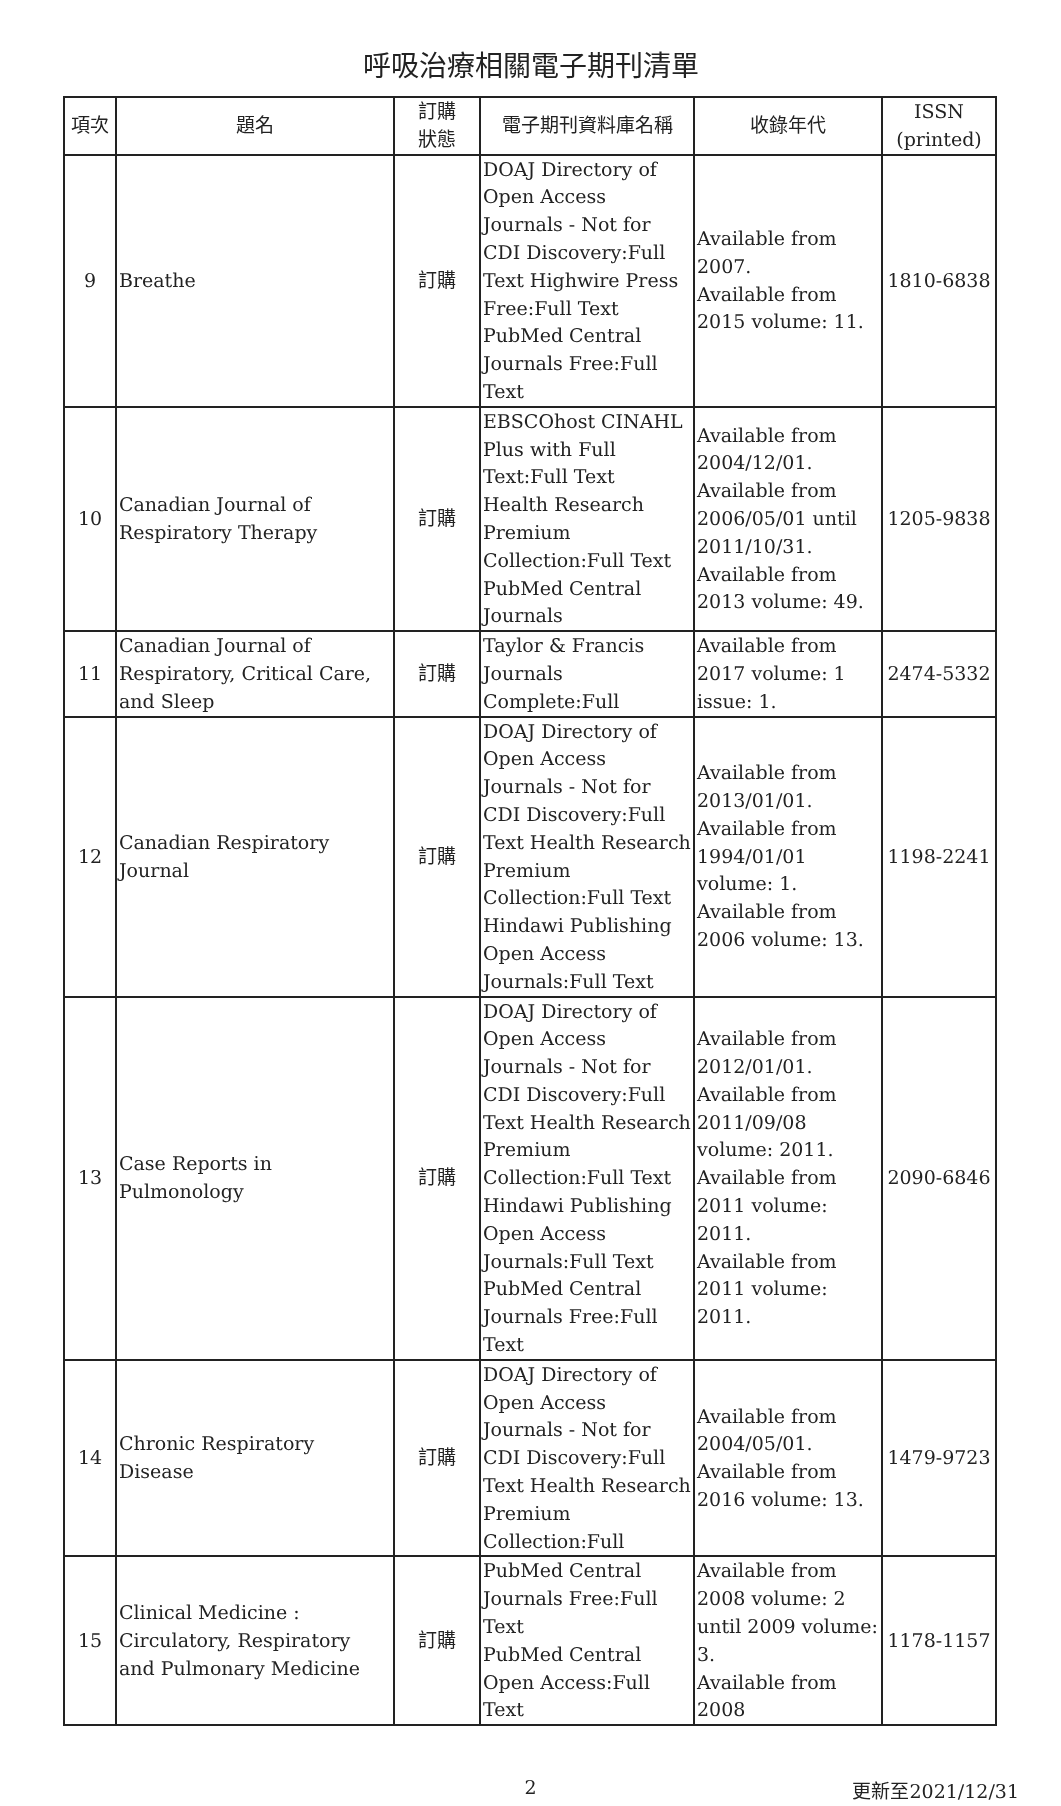呼吸治療相關電子期刊清單
| 項次 | 題名 | 訂購 狀態 | 電子期刊資料庫名稱 | 收錄年代 | ISSN (printed) |
| --- | --- | --- | --- | --- | --- |
| 9 | Breathe | 訂購 | DOAJ Directory of Open Access Journals - Not for CDI Discovery:Full Text Highwire Press Free:Full Text PubMed Central Journals Free:Full Text | Available from 2007. Available from 2015 volume: 11. | 1810-6838 |
| 10 | Canadian Journal of Respiratory Therapy | 訂購 | EBSCOhost CINAHL Plus with Full Text:Full Text Health Research Premium Collection:Full Text PubMed Central Journals | Available from 2004/12/01. Available from 2006/05/01 until 2011/10/31. Available from 2013 volume: 49. | 1205-9838 |
| 11 | Canadian Journal of Respiratory, Critical Care, and Sleep | 訂購 | Taylor & Francis Journals Complete:Full | Available from 2017 volume: 1 issue: 1. | 2474-5332 |
| 12 | Canadian Respiratory Journal | 訂購 | DOAJ Directory of Open Access Journals - Not for CDI Discovery:Full Text Health Research Premium Collection:Full Text Hindawi Publishing Open Access Journals:Full Text | Available from 2013/01/01. Available from 1994/01/01 volume: 1. Available from 2006 volume: 13. | 1198-2241 |
| 13 | Case Reports in Pulmonology | 訂購 | DOAJ Directory of Open Access Journals - Not for CDI Discovery:Full Text Health Research Premium Collection:Full Text Hindawi Publishing Open Access Journals:Full Text PubMed Central Journals Free:Full Text | Available from 2012/01/01. Available from 2011/09/08 volume: 2011. Available from 2011 volume: 2011. Available from 2011 volume: 2011. | 2090-6846 |
| 14 | Chronic Respiratory Disease | 訂購 | DOAJ Directory of Open Access Journals - Not for CDI Discovery:Full Text Health Research Premium Collection:Full | Available from 2004/05/01. Available from 2016 volume: 13. | 1479-9723 |
| 15 | Clinical Medicine : Circulatory, Respiratory and Pulmonary Medicine | 訂購 | PubMed Central Journals Free:Full Text PubMed Central Open Access:Full Text | Available from 2008 volume: 2 until 2009 volume: 3. Available from 2008 | 1178-1157 |
2
更新至2021/12/31